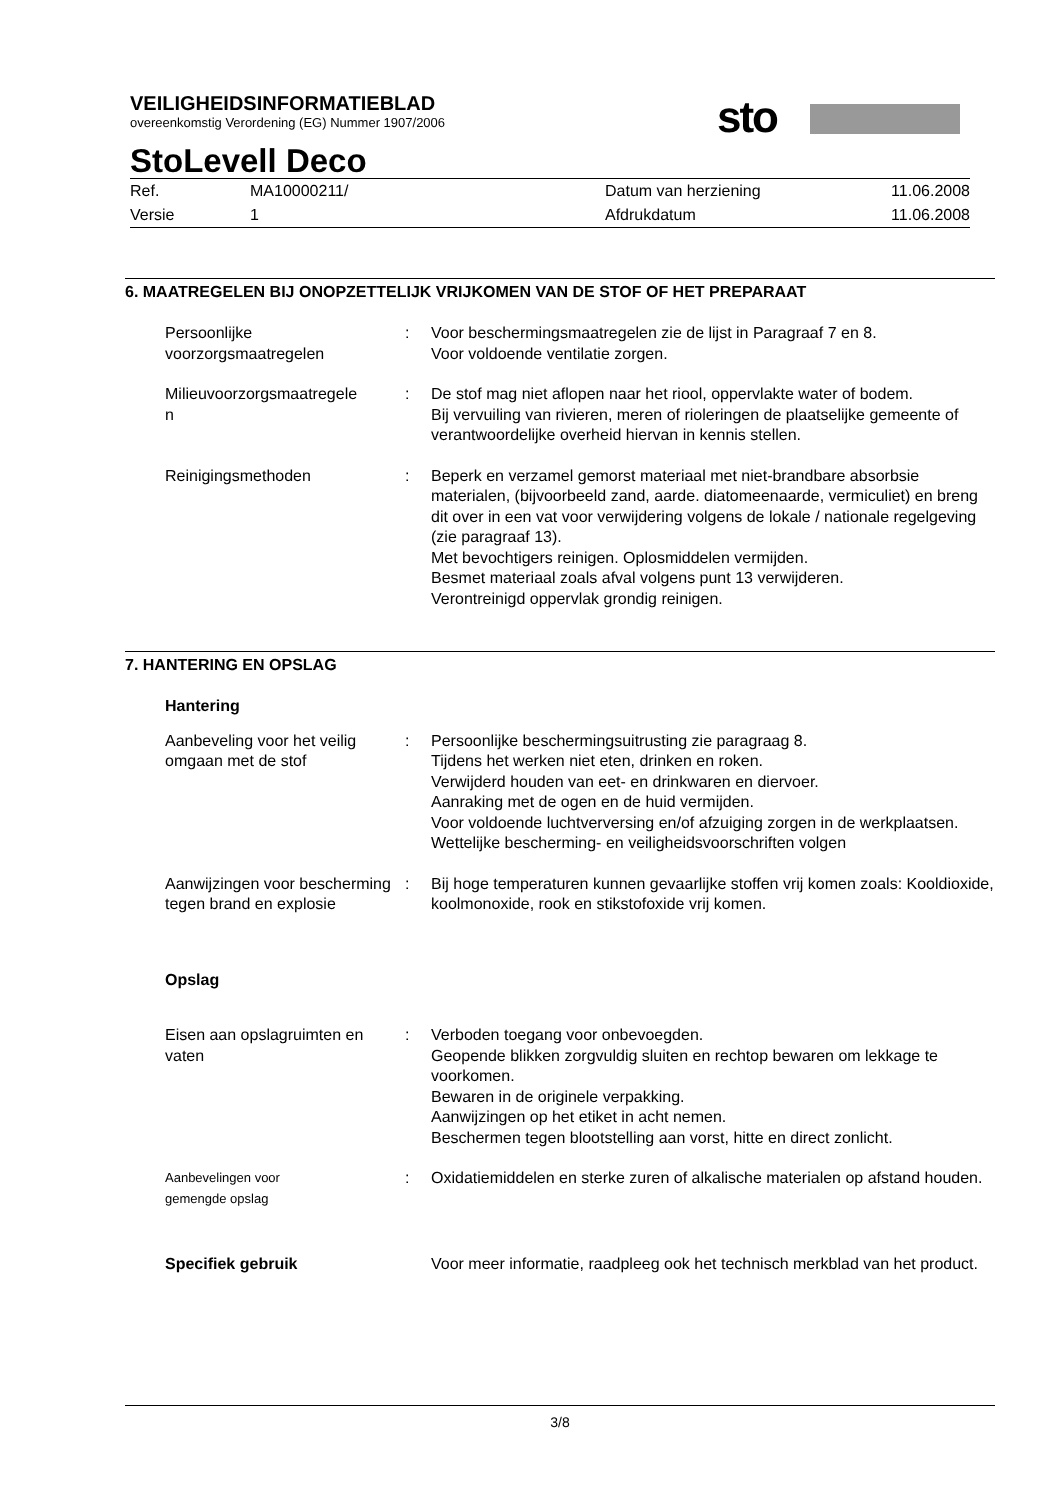sto
VEILIGHEIDSINFORMATIEBLAD
overeenkomstig Verordening (EG) Nummer 1907/2006
StoLevell Deco
| Ref. | MA10000211/ | Datum van herziening | 11.06.2008 |
| Versie | 1 | Afdrukdatum | 11.06.2008 |
6. MAATREGELEN BIJ ONOPZETTELIJK VRIJKOMEN VAN DE STOF OF HET PREPARAAT
| Persoonlijke voorzorgsmaatregelen | : | Voor beschermingsmaatregelen zie de lijst in Paragraaf 7 en 8. Voor voldoende ventilatie zorgen. |
| Milieuvoorzorgsmaatregele n | : | De stof mag niet aflopen naar het riool, oppervlakte water of bodem. Bij vervuiling van rivieren, meren of rioleringen de plaatselijke gemeente of verantwoordelijke overheid hiervan in kennis stellen. |
| Reinigingsmethoden | : | Beperk en verzamel gemorst materiaal met niet-brandbare absorbsie materialen, (bijvoorbeeld zand, aarde. diatomeenaarde, vermiculiet) en breng dit over in een vat voor verwijdering volgens de lokale / nationale regelgeving (zie paragraaf 13). Met bevochtigers reinigen. Oplosmiddelen vermijden. Besmet materiaal zoals afval volgens punt 13 verwijderen. Verontreinigd oppervlak grondig reinigen. |
7. HANTERING EN OPSLAG
| Hantering | | |
| Aanbeveling voor het veilig omgaan met de stof | : | Persoonlijke beschermingsuitrusting zie paragraag 8. Tijdens het werken niet eten, drinken en roken. Verwijderd houden van eet- en drinkwaren en diervoer. Aanraking met de ogen en de huid vermijden. Voor voldoende luchtverversing en/of afzuiging zorgen in de werkplaatsen. Wettelijke bescherming- en veiligheidsvoorschriften volgen |
| Aanwijzingen voor bescherming tegen brand en explosie | : | Bij hoge temperaturen kunnen gevaarlijke stoffen vrij komen zoals: Kooldioxide, koolmonoxide, rook en stikstofoxide vrij komen. |
| Opslag | | |
| Eisen aan opslagruimten en vaten | : | Verboden toegang voor onbevoegden. Geopende blikken zorgvuldig sluiten en rechtop bewaren om lekkage te voorkomen. Bewaren in de originele verpakking. Aanwijzingen op het etiket in acht nemen. Beschermen tegen blootstelling aan vorst, hitte en direct zonlicht. |
| Aanbevelingen voor gemengde opslag | : | Oxidatiemiddelen en sterke zuren of alkalische materialen op afstand houden. |
| Specifiek gebruik | | Voor meer informatie, raadpleeg ook het technisch merkblad van het product. |
3/8